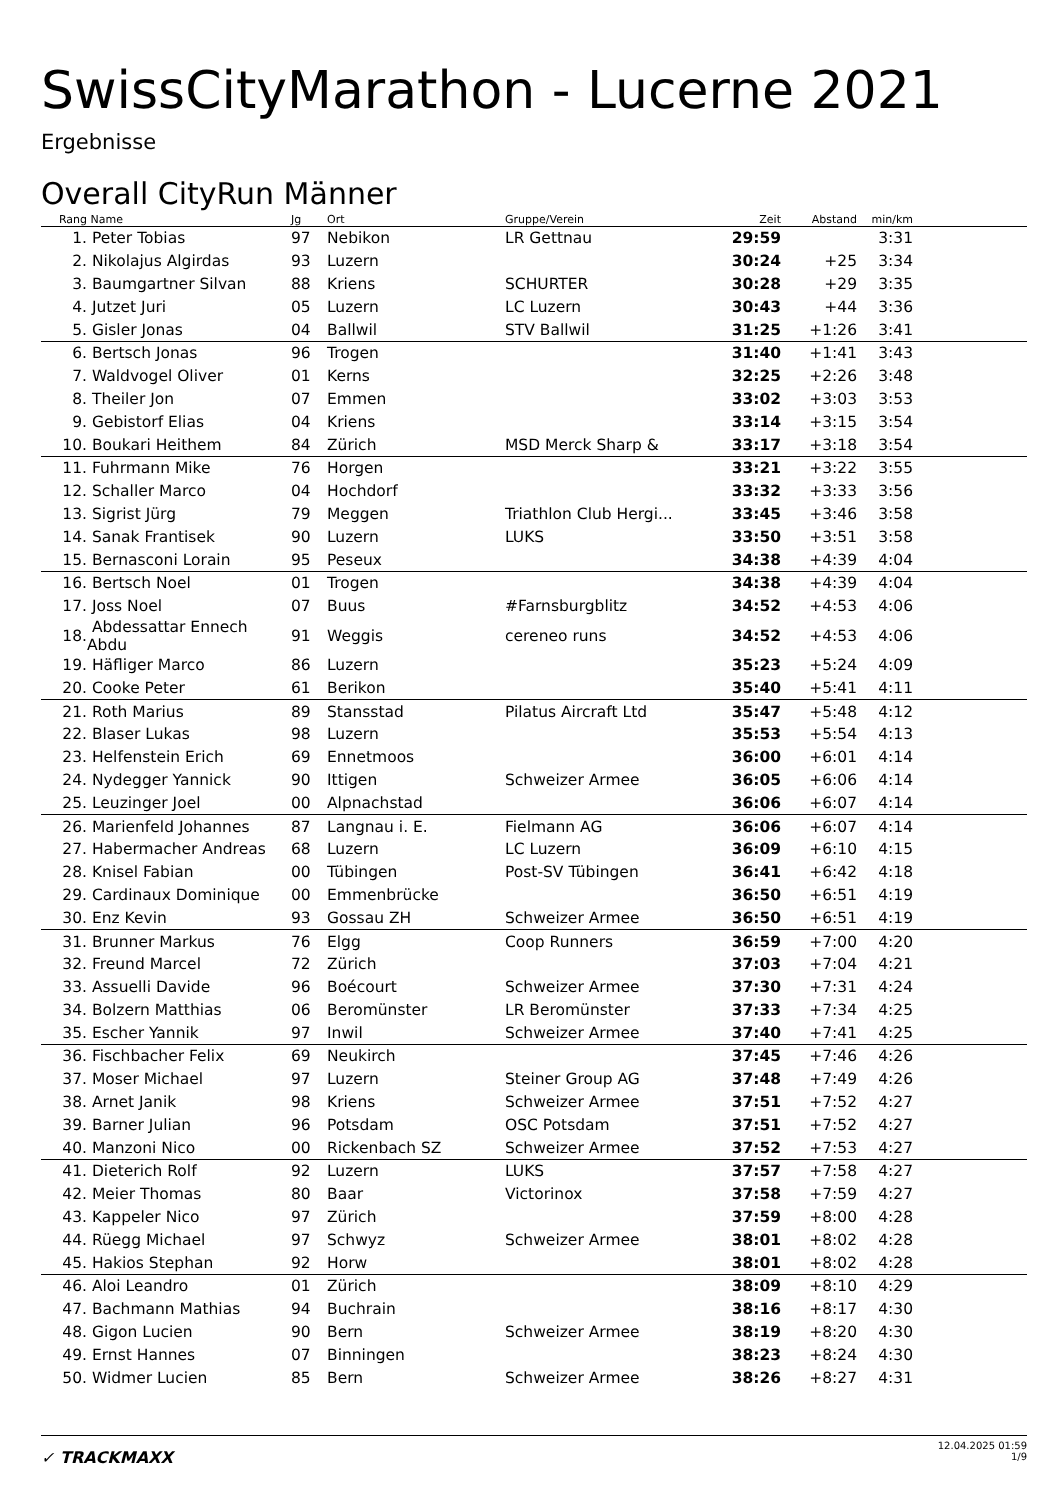SwissCityMarathon - Lucerne 2021
Ergebnisse
Overall CityRun Männer
| Rang | Name | Jg | Ort | Gruppe/Verein | Zeit | Abstand | min/km | |
| --- | --- | --- | --- | --- | --- | --- | --- | --- |
| 1. | Peter Tobias | 97 | Nebikon | LR Gettnau | 29:59 | | 3:31 | |
| 2. | Nikolajus Algirdas | 93 | Luzern | | 30:24 | +25 | 3:34 | |
| 3. | Baumgartner Silvan | 88 | Kriens | SCHURTER | 30:28 | +29 | 3:35 | |
| 4. | Jutzet Juri | 05 | Luzern | LC Luzern | 30:43 | +44 | 3:36 | |
| 5. | Gisler Jonas | 04 | Ballwil | STV Ballwil | 31:25 | +1:26 | 3:41 | |
| 6. | Bertsch Jonas | 96 | Trogen | | 31:40 | +1:41 | 3:43 | |
| 7. | Waldvogel Oliver | 01 | Kerns | | 32:25 | +2:26 | 3:48 | |
| 8. | Theiler Jon | 07 | Emmen | | 33:02 | +3:03 | 3:53 | |
| 9. | Gebistorf Elias | 04 | Kriens | | 33:14 | +3:15 | 3:54 | |
| 10. | Boukari Heithem | 84 | Zürich | MSD Merck Sharp & | 33:17 | +3:18 | 3:54 | |
| 11. | Fuhrmann Mike | 76 | Horgen | | 33:21 | +3:22 | 3:55 | |
| 12. | Schaller Marco | 04 | Hochdorf | | 33:32 | +3:33 | 3:56 | |
| 13. | Sigrist Jürg | 79 | Meggen | Triathlon Club Hergi... | 33:45 | +3:46 | 3:58 | |
| 14. | Sanak Frantisek | 90 | Luzern | LUKS | 33:50 | +3:51 | 3:58 | |
| 15. | Bernasconi Lorain | 95 | Peseux | | 34:38 | +4:39 | 4:04 | |
| 16. | Bertsch Noel | 01 | Trogen | | 34:38 | +4:39 | 4:04 | |
| 17. | Joss Noel | 07 | Buus | #Farnsburgblitz | 34:52 | +4:53 | 4:06 | |
| 18. | Abdessattar Ennech Abdu | 91 | Weggis | cereneo runs | 34:52 | +4:53 | 4:06 | |
| 19. | Häfliger Marco | 86 | Luzern | | 35:23 | +5:24 | 4:09 | |
| 20. | Cooke Peter | 61 | Berikon | | 35:40 | +5:41 | 4:11 | |
| 21. | Roth Marius | 89 | Stansstad | Pilatus Aircraft Ltd | 35:47 | +5:48 | 4:12 | |
| 22. | Blaser Lukas | 98 | Luzern | | 35:53 | +5:54 | 4:13 | |
| 23. | Helfenstein Erich | 69 | Ennetmoos | | 36:00 | +6:01 | 4:14 | |
| 24. | Nydegger Yannick | 90 | Ittigen | Schweizer Armee | 36:05 | +6:06 | 4:14 | |
| 25. | Leuzinger Joel | 00 | Alpnachstad | | 36:06 | +6:07 | 4:14 | |
| 26. | Marienfeld Johannes | 87 | Langnau i. E. | Fielmann AG | 36:06 | +6:07 | 4:14 | |
| 27. | Habermacher Andreas | 68 | Luzern | LC Luzern | 36:09 | +6:10 | 4:15 | |
| 28. | Knisel Fabian | 00 | Tübingen | Post-SV Tübingen | 36:41 | +6:42 | 4:18 | |
| 29. | Cardinaux Dominique | 00 | Emmenbrücke | | 36:50 | +6:51 | 4:19 | |
| 30. | Enz Kevin | 93 | Gossau ZH | Schweizer Armee | 36:50 | +6:51 | 4:19 | |
| 31. | Brunner Markus | 76 | Elgg | Coop Runners | 36:59 | +7:00 | 4:20 | |
| 32. | Freund Marcel | 72 | Zürich | | 37:03 | +7:04 | 4:21 | |
| 33. | Assuelli Davide | 96 | Boécourt | Schweizer Armee | 37:30 | +7:31 | 4:24 | |
| 34. | Bolzern Matthias | 06 | Beromünster | LR Beromünster | 37:33 | +7:34 | 4:25 | |
| 35. | Escher Yannik | 97 | Inwil | Schweizer Armee | 37:40 | +7:41 | 4:25 | |
| 36. | Fischbacher Felix | 69 | Neukirch | | 37:45 | +7:46 | 4:26 | |
| 37. | Moser Michael | 97 | Luzern | Steiner Group AG | 37:48 | +7:49 | 4:26 | |
| 38. | Arnet Janik | 98 | Kriens | Schweizer Armee | 37:51 | +7:52 | 4:27 | |
| 39. | Barner Julian | 96 | Potsdam | OSC Potsdam | 37:51 | +7:52 | 4:27 | |
| 40. | Manzoni Nico | 00 | Rickenbach SZ | Schweizer Armee | 37:52 | +7:53 | 4:27 | |
| 41. | Dieterich Rolf | 92 | Luzern | LUKS | 37:57 | +7:58 | 4:27 | |
| 42. | Meier Thomas | 80 | Baar | Victorinox | 37:58 | +7:59 | 4:27 | |
| 43. | Kappeler Nico | 97 | Zürich | | 37:59 | +8:00 | 4:28 | |
| 44. | Rüegg Michael | 97 | Schwyz | Schweizer Armee | 38:01 | +8:02 | 4:28 | |
| 45. | Hakios Stephan | 92 | Horw | | 38:01 | +8:02 | 4:28 | |
| 46. | Aloi Leandro | 01 | Zürich | | 38:09 | +8:10 | 4:29 | |
| 47. | Bachmann Mathias | 94 | Buchrain | | 38:16 | +8:17 | 4:30 | |
| 48. | Gigon Lucien | 90 | Bern | Schweizer Armee | 38:19 | +8:20 | 4:30 | |
| 49. | Ernst Hannes | 07 | Binningen | | 38:23 | +8:24 | 4:30 | |
| 50. | Widmer Lucien | 85 | Bern | Schweizer Armee | 38:26 | +8:27 | 4:31 | |
✓ TRACKMAXX
12.04.2025 01:59
1/9